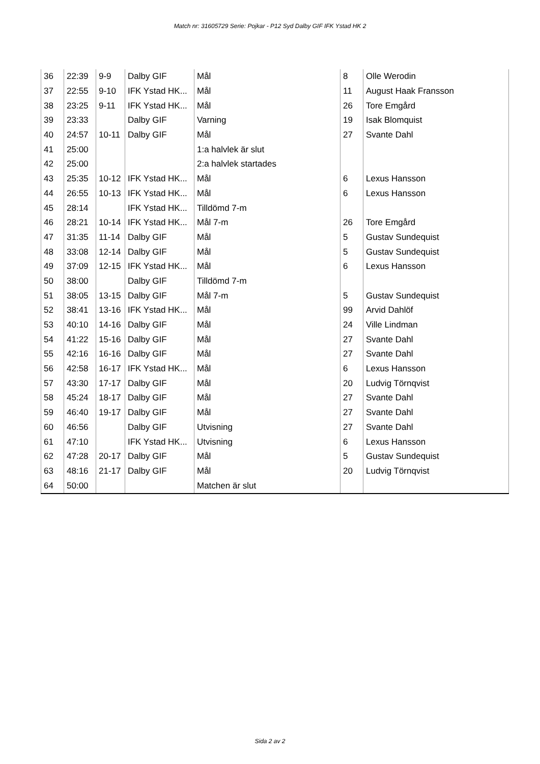Match nr: 31605729 Serie: Pojkar - P12 Syd Dalby GIF IFK Ystad HK 2
| 36 | 22:39 | 9-9 | Dalby GIF | Mål | 8 | Olle Werodin |
| 37 | 22:55 | 9-10 | IFK Ystad HK... | Mål | 11 | August Haak Fransson |
| 38 | 23:25 | 9-11 | IFK Ystad HK... | Mål | 26 | Tore Emgård |
| 39 | 23:33 | | Dalby GIF | Varning | 19 | Isak Blomquist |
| 40 | 24:57 | 10-11 | Dalby GIF | Mål | 27 | Svante Dahl |
| 41 | 25:00 | | | 1:a halvlek är slut | | |
| 42 | 25:00 | | | 2:a halvlek startades | | |
| 43 | 25:35 | 10-12 | IFK Ystad HK... | Mål | 6 | Lexus Hansson |
| 44 | 26:55 | 10-13 | IFK Ystad HK... | Mål | 6 | Lexus Hansson |
| 45 | 28:14 | | IFK Ystad HK... | Tilldömd 7-m | | |
| 46 | 28:21 | 10-14 | IFK Ystad HK... | Mål 7-m | 26 | Tore Emgård |
| 47 | 31:35 | 11-14 | Dalby GIF | Mål | 5 | Gustav Sundequist |
| 48 | 33:08 | 12-14 | Dalby GIF | Mål | 5 | Gustav Sundequist |
| 49 | 37:09 | 12-15 | IFK Ystad HK... | Mål | 6 | Lexus Hansson |
| 50 | 38:00 | | Dalby GIF | Tilldömd 7-m | | |
| 51 | 38:05 | 13-15 | Dalby GIF | Mål 7-m | 5 | Gustav Sundequist |
| 52 | 38:41 | 13-16 | IFK Ystad HK... | Mål | 99 | Arvid Dahlöf |
| 53 | 40:10 | 14-16 | Dalby GIF | Mål | 24 | Ville Lindman |
| 54 | 41:22 | 15-16 | Dalby GIF | Mål | 27 | Svante Dahl |
| 55 | 42:16 | 16-16 | Dalby GIF | Mål | 27 | Svante Dahl |
| 56 | 42:58 | 16-17 | IFK Ystad HK... | Mål | 6 | Lexus Hansson |
| 57 | 43:30 | 17-17 | Dalby GIF | Mål | 20 | Ludvig Törnqvist |
| 58 | 45:24 | 18-17 | Dalby GIF | Mål | 27 | Svante Dahl |
| 59 | 46:40 | 19-17 | Dalby GIF | Mål | 27 | Svante Dahl |
| 60 | 46:56 | | Dalby GIF | Utvisning | 27 | Svante Dahl |
| 61 | 47:10 | | IFK Ystad HK... | Utvisning | 6 | Lexus Hansson |
| 62 | 47:28 | 20-17 | Dalby GIF | Mål | 5 | Gustav Sundequist |
| 63 | 48:16 | 21-17 | Dalby GIF | Mål | 20 | Ludvig Törnqvist |
| 64 | 50:00 | | | Matchen är slut | | |
Sida 2 av 2